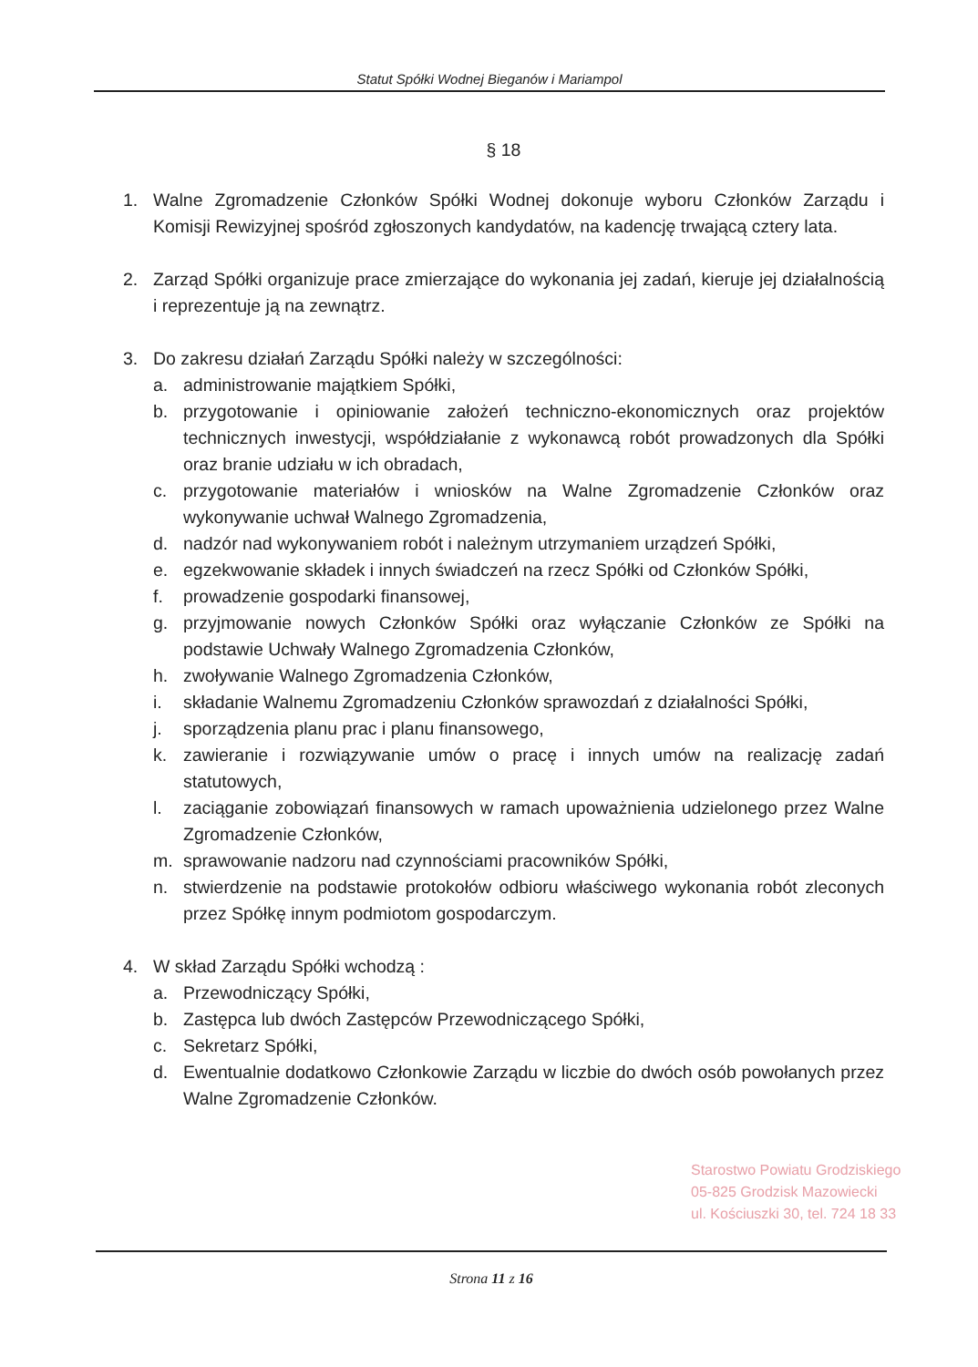Statut Spółki Wodnej Bieganów i Mariampol
§ 18
1. Walne Zgromadzenie Członków Spółki Wodnej dokonuje wyboru Członków Zarządu i Komisji Rewizyjnej spośród zgłoszonych kandydatów, na kadencję trwającą cztery lata.
2. Zarząd Spółki organizuje prace zmierzające do wykonania jej zadań, kieruje jej działalnością i reprezentuje ją na zewnątrz.
3. Do zakresu działań Zarządu Spółki należy w szczególności:
a. administrowanie majątkiem Spółki,
b. przygotowanie i opiniowanie założeń techniczno-ekonomicznych oraz projektów technicznych inwestycji, współdziałanie z wykonawcą robót prowadzonych dla Spółki oraz branie udziału w ich obradach,
c. przygotowanie materiałów i wniosków na Walne Zgromadzenie Członków oraz wykonywanie uchwał Walnego Zgromadzenia,
d. nadzór nad wykonywaniem robót i należnym utrzymaniem urządzeń Spółki,
e. egzekwowanie składek i innych świadczeń na rzecz Spółki od Członków Spółki,
f. prowadzenie gospodarki finansowej,
g. przyjmowanie nowych Członków Spółki oraz wyłączanie Członków ze Spółki na podstawie Uchwały Walnego Zgromadzenia Członków,
h. zwoływanie Walnego Zgromadzenia Członków,
i. składanie Walnemu Zgromadzeniu Członków sprawozdań z działalności Spółki,
j. sporządzenia planu prac i planu finansowego,
k. zawieranie i rozwiązywanie umów o pracę i innych umów na realizację zadań statutowych,
l. zaciąganie zobowiązań finansowych w ramach upoważnienia udzielonego przez Walne Zgromadzenie Członków,
m. sprawowanie nadzoru nad czynnościami pracowników Spółki,
n. stwierdzenie na podstawie protokołów odbioru właściwego wykonania robót zleconych przez Spółkę innym podmiotom gospodarczym.
4. W skład Zarządu Spółki wchodzą :
a. Przewodniczący Spółki,
b. Zastępca lub dwóch Zastępców Przewodniczącego Spółki,
c. Sekretarz Spółki,
d. Ewentualnie dodatkowo Członkowie Zarządu w liczbie do dwóch osób powołanych przez Walne Zgromadzenie Członków.
Starostwo Powiatu Grodziskiego
05-825 Grodzisk Mazowiecki
ul. Kościuszki 30, tel. 724 18 33
Strona 11 z 16